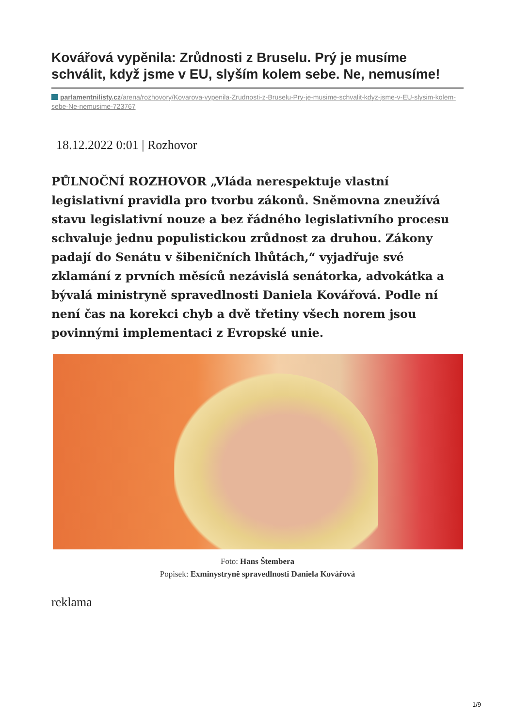Kovářová vypěnila: Zrůdnosti z Bruselu. Prý je musíme schválit, když jsme v EU, slyším kolem sebe. Ne, nemusíme!
parlamentnilisty.cz/arena/rozhovory/Kovarova-vypenila-Zrudnosti-z-Bruselu-Pry-je-musime-schvalit-kdyz-jsme-v-EU-slysim-kolem-sebe-Ne-nemusime-723767
18.12.2022 0:01 | Rozhovor
PŮLNOČNÍ ROZHOVOR „Vláda nerespektuje vlastní legislativní pravidla pro tvorbu zákonů. Sněmovna zneužívá stavu legislativní nouze a bez řádného legislativního procesu schvaluje jednu populistickou zrůdnost za druhou. Zákony padají do Senátu v šibeničních lhůtách,“ vyjadřuje své zklamání z prvních měsíců nezávislá senátorka, advokátka a bývalá ministryně spravedlnosti Daniela Kovářová. Podle ní není čas na korekci chyb a dvě třetiny všech norem jsou povinnými implementaci z Evropské unie.
Foto: Hans Štembera
Popisek: Exminystryně spravedlnosti Daniela Kovářová
reklama
1/9